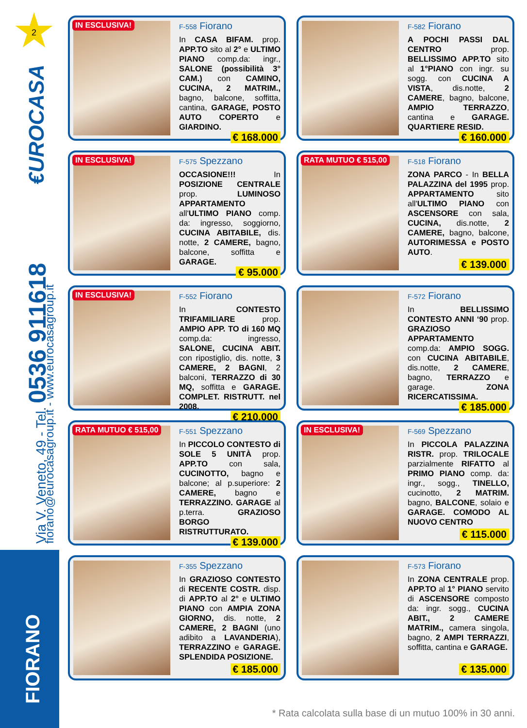2
€UROCASA Via V. Veneto, 49 - Tel. 0536 911618 fiorano@eurocasagroup.it - www.eurocasagroup.it FIORANO
IN ESCLUSIVA!
F-558 Fiorano
In CASA BIFAM. prop. APP.TO sito al 2° e ULTIMO PIANO comp.da: ingr., SALONE (possibilità 3° CAM.) con CAMINO, CUCINA, 2 MATRIM., bagno, balcone, soffitta, cantina, GARAGE, POSTO AUTO COPERTO e GIARDINO.
€ 168.000
F-582 Fiorano
A POCHI PASSI DAL CENTRO prop. BELLISSIMO APP.TO sito al 1°PIANO con ingr. su sogg. con CUCINA A VISTA, dis.notte, 2 CAMERE, bagno, balcone, AMPIO TERRAZZO, cantina e GARAGE. QUARTIERE RESID.
€ 160.000
IN ESCLUSIVA!
F-575 Spezzano
OCCASIONE!!! In POSIZIONE CENTRALE prop. LUMINOSO APPARTAMENTO all'ULTIMO PIANO comp. da: ingresso, soggiorno, CUCINA ABITABILE, dis. notte, 2 CAMERE, bagno, balcone, soffitta e GARAGE.
€ 95.000
RATA MUTUO € 515,00
F-518 Fiorano
ZONA PARCO - In BELLA PALAZZINA del 1995 prop. APPARTAMENTO sito all'ULTIMO PIANO con ASCENSORE con sala, CUCINA, dis.notte, 2 CAMERE, bagno, balcone, AUTORIMESSA e POSTO AUTO.
€ 139.000
IN ESCLUSIVA!
F-552 Fiorano
In CONTESTO TRIFAMILIARE prop. AMPIO APP. TO di 160 MQ comp.da: ingresso, SALONE, CUCINA ABIT. con ripostiglio, dis. notte, 3 CAMERE, 2 BAGNI, 2 balconi, TERRAZZO di 30 MQ, soffitta e GARAGE. COMPLET. RISTRUTT. nel 2008.
€ 210.000
F-572 Fiorano
In BELLISSIMO CONTESTO ANNI ‘90 prop. GRAZIOSO APPARTAMENTO comp.da: AMPIO SOGG. con CUCINA ABITABILE, dis.notte, 2 CAMERE, bagno, TERRAZZO e garage. ZONA RICERCATISSIMA.
€ 185.000
RATA MUTUO € 515,00
F-551 Spezzano
In PICCOLO CONTESTO di SOLE 5 UNITÀ prop. APP.TO con sala, CUCINOTTO, bagno e balcone; al p.superiore: 2 CAMERE, bagno e TERRAZZINO. GARAGE al p.terra. GRAZIOSO BORGO RISTRUTTURATO.
€ 139.000
IN ESCLUSIVA!
F-569 Spezzano
In PICCOLA PALAZZINA RISTR. prop. TRILOCALE parzialmente RIFATTO al PRIMO PIANO comp. da: ingr., sogg., TINELLO, cucinotto, 2 MATRIM. bagno, BALCONE, solaio e GARAGE. COMODO AL NUOVO CENTRO
€ 115.000
F-355 Spezzano
In GRAZIOSO CONTESTO di RECENTE COSTR. disp. di APP.TO al 2° e ULTIMO PIANO con AMPIA ZONA GIORNO, dis. notte, 2 CAMERE, 2 BAGNI (uno adibito a LAVANDERIA), TERRAZZINO e GARAGE. SPLENDIDA POSIZIONE.
€ 185.000
F-573 Fiorano
In ZONA CENTRALE prop. APP.TO al 1° PIANO servito di ASCENSORE composto da: ingr. sogg., CUCINA ABIT., 2 CAMERE MATRIM., camera singola, bagno, 2 AMPI TERRAZZI, soffitta, cantina e GARAGE.
€ 135.000
* Rata calcolata sulla base di un mutuo 100% in 30 anni.